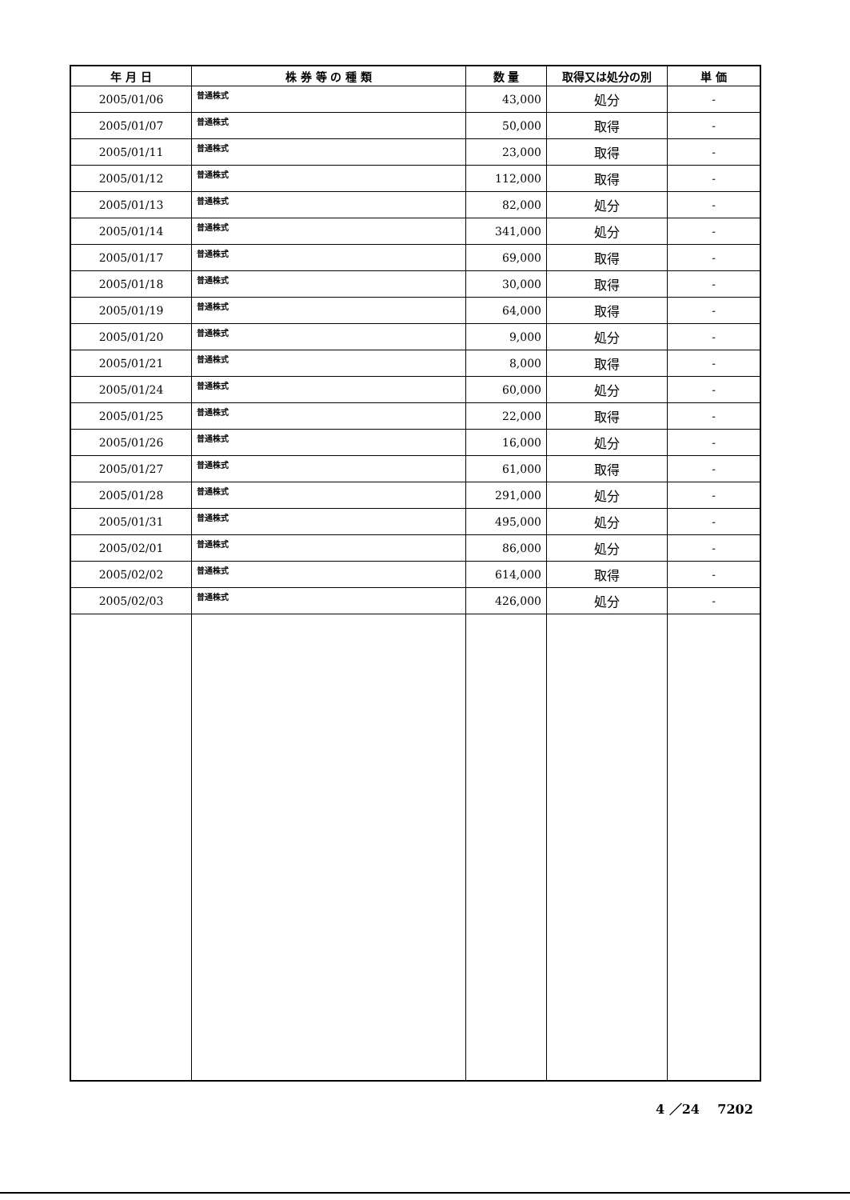| 年 月 日 | 株 券 等 の 種 類 | 数 量 | 取得又は処分の別 | 単 価 |
| --- | --- | --- | --- | --- |
| 2005/01/06 | 普通株式 | 43,000 | 処分 | - |
| 2005/01/07 | 普通株式 | 50,000 | 取得 | - |
| 2005/01/11 | 普通株式 | 23,000 | 取得 | - |
| 2005/01/12 | 普通株式 | 112,000 | 取得 | - |
| 2005/01/13 | 普通株式 | 82,000 | 処分 | - |
| 2005/01/14 | 普通株式 | 341,000 | 処分 | - |
| 2005/01/17 | 普通株式 | 69,000 | 取得 | - |
| 2005/01/18 | 普通株式 | 30,000 | 取得 | - |
| 2005/01/19 | 普通株式 | 64,000 | 取得 | - |
| 2005/01/20 | 普通株式 | 9,000 | 処分 | - |
| 2005/01/21 | 普通株式 | 8,000 | 取得 | - |
| 2005/01/24 | 普通株式 | 60,000 | 処分 | - |
| 2005/01/25 | 普通株式 | 22,000 | 取得 | - |
| 2005/01/26 | 普通株式 | 16,000 | 処分 | - |
| 2005/01/27 | 普通株式 | 61,000 | 取得 | - |
| 2005/01/28 | 普通株式 | 291,000 | 処分 | - |
| 2005/01/31 | 普通株式 | 495,000 | 処分 | - |
| 2005/02/01 | 普通株式 | 86,000 | 処分 | - |
| 2005/02/02 | 普通株式 | 614,000 | 取得 | - |
| 2005/02/03 | 普通株式 | 426,000 | 処分 | - |
4 ／24 7202